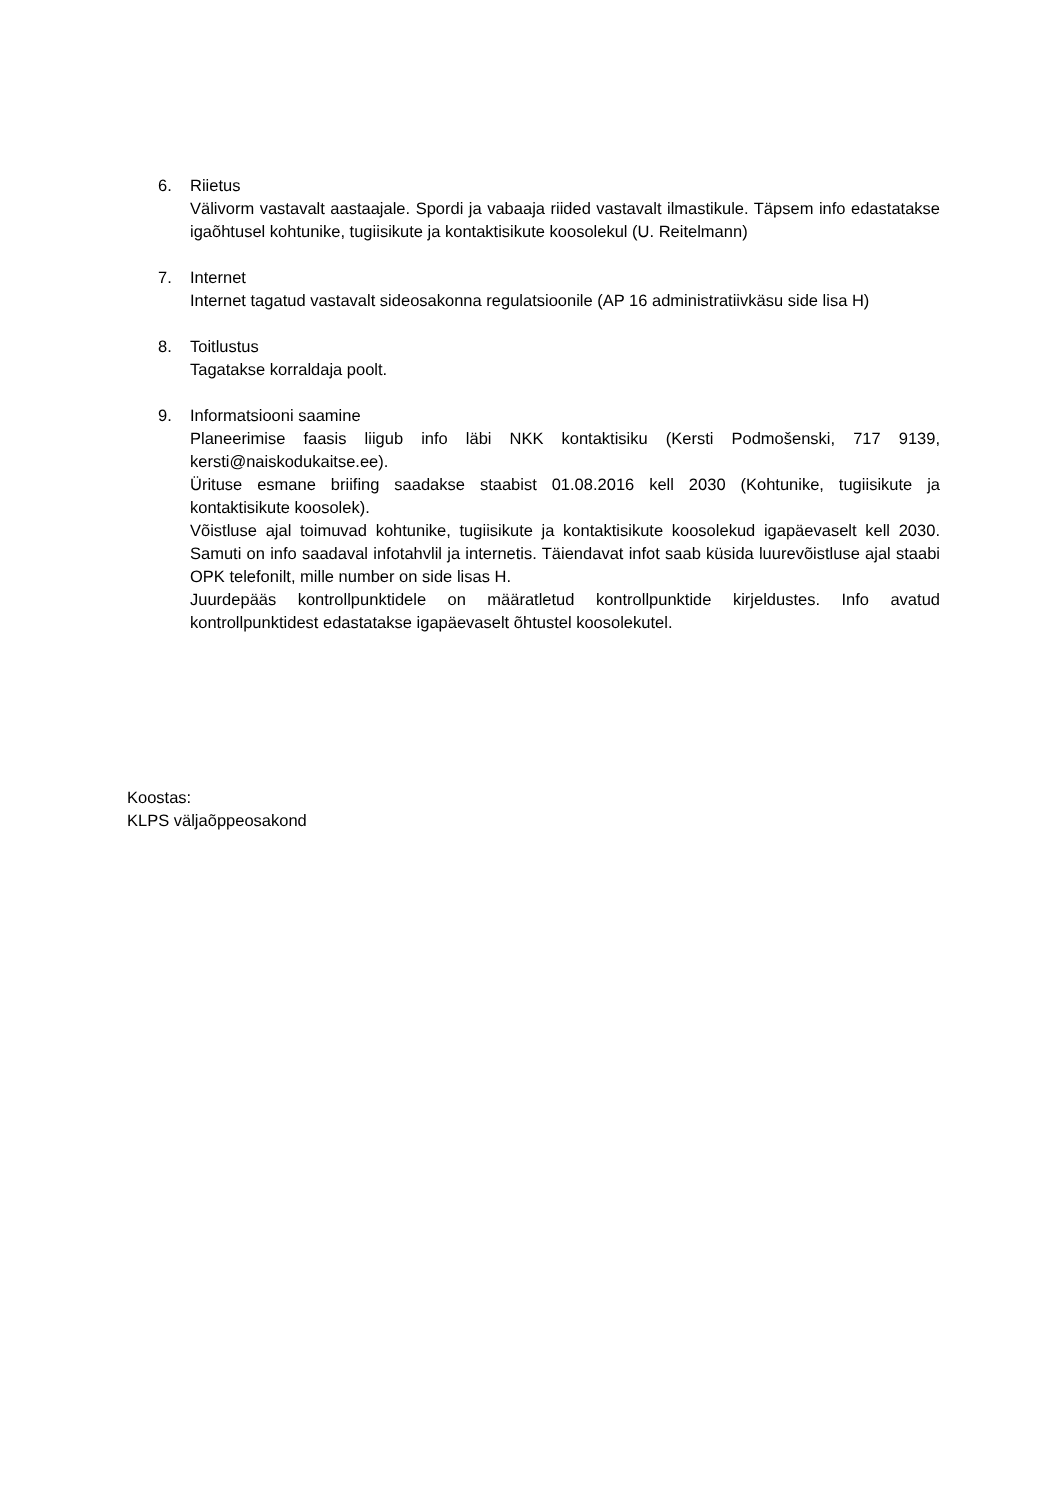6. Riietus
Välivorm vastavalt aastaajale. Spordi ja vabaaja riided vastavalt ilmastikule. Täpsem info edastatakse igaõhtusel kohtunike, tugiisikute ja kontaktisikute koosolekul (U. Reitelmann)
7. Internet
Internet tagatud vastavalt sideosakonna regulatsioonile (AP 16 administratiivkäsu side lisa H)
8. Toitlustus
Tagatakse korraldaja poolt.
9. Informatsiooni saamine
Planeerimise faasis liigub info läbi NKK kontaktisiku (Kersti Podmošenski, 717 9139, kersti@naiskodukaitse.ee).
Ürituse esmane briifing saadakse staabist 01.08.2016 kell 2030 (Kohtunike, tugiisikute ja kontaktisikute koosolek).
Võistluse ajal toimuvad kohtunike, tugiisikute ja kontaktisikute koosolekud igapäevaselt kell 2030. Samuti on info saadaval infotahvlil ja internetis. Täiendavat infot saab küsida luurevõistluse ajal staabi OPK telefonilt, mille number on side lisas H.
Juurdepääs kontrollpunktidele on määratletud kontrollpunktide kirjeldustes. Info avatud kontrollpunktidest edastatakse igapäevaselt õhtustel koosolekutel.
Koostas:
KLPS väljaõppeosakond